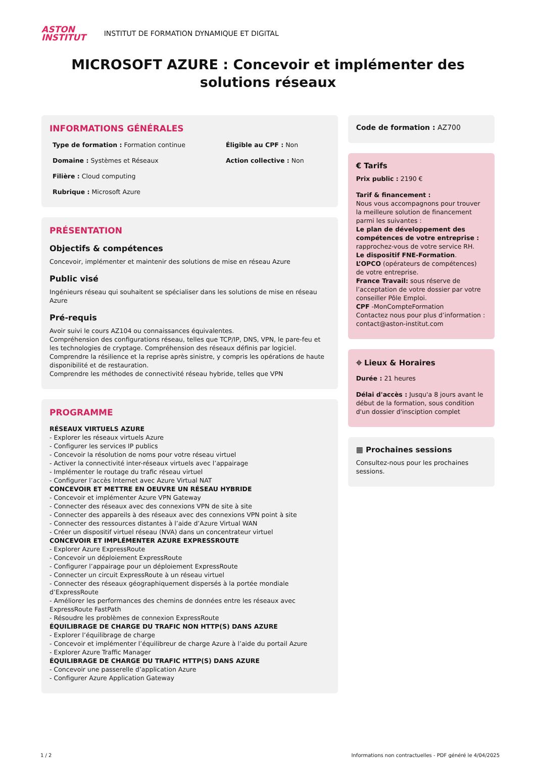ASTON
INSTITUT
INSTITUT DE FORMATION DYNAMIQUE ET DIGITAL
MICROSOFT AZURE : Concevoir et implémenter des solutions réseaux
INFORMATIONS GÉNÉRALES
Type de formation : Formation continue
Éligible au CPF : Non
Domaine : Systèmes et Réseaux
Action collective : Non
Filière : Cloud computing
Rubrique : Microsoft Azure
PRÉSENTATION
Objectifs & compétences
Concevoir, implémenter et maintenir des solutions de mise en réseau Azure
Public visé
Ingénieurs réseau qui souhaitent se spécialiser dans les solutions de mise en réseau Azure
Pré-requis
Avoir suivi le cours AZ104 ou connaissances équivalentes.
Compréhension des configurations réseau, telles que TCP/IP, DNS, VPN, le pare-feu et les technologies de cryptage. Compréhension des réseaux définis par logiciel.
Comprendre la résilience et la reprise après sinistre, y compris les opérations de haute disponibilité et de restauration.
Comprendre les méthodes de connectivité réseau hybride, telles que VPN
PROGRAMME
RÉSEAUX VIRTUELS AZURE
- Explorer les réseaux virtuels Azure
- Configurer les services IP publics
- Concevoir la résolution de noms pour votre réseau virtuel
- Activer la connectivité inter-réseaux virtuels avec l’appairage
- Implémenter le routage du trafic réseau virtuel
- Configurer l’accès Internet avec Azure Virtual NAT
CONCEVOIR ET METTRE EN OEUVRE UN RÉSEAU HYBRIDE
- Concevoir et implémenter Azure VPN Gateway
- Connecter des réseaux avec des connexions VPN de site à site
- Connecter des appareils à des réseaux avec des connexions VPN point à site
- Connecter des ressources distantes à l’aide d’Azure Virtual WAN
- Créer un dispositif virtuel réseau (NVA) dans un concentrateur virtuel
CONCEVOIR ET IMPLÉMENTER AZURE EXPRESSROUTE
- Explorer Azure ExpressRoute
- Concevoir un déploiement ExpressRoute
- Configurer l’appairage pour un déploiement ExpressRoute
- Connecter un circuit ExpressRoute à un réseau virtuel
- Connecter des réseaux géographiquement dispersés à la portée mondiale d’ExpressRoute
- Améliorer les performances des chemins de données entre les réseaux avec ExpressRoute FastPath
- Résoudre les problèmes de connexion ExpressRoute
ÉQUILIBRAGE DE CHARGE DU TRAFIC NON HTTP(S) DANS AZURE
- Explorer l’équilibrage de charge
- Concevoir et implémenter l’équilibreur de charge Azure à l’aide du portail Azure
- Explorer Azure Traffic Manager
ÉQUILIBRAGE DE CHARGE DU TRAFIC HTTP(S) DANS AZURE
- Concevoir une passerelle d’application Azure
- Configurer Azure Application Gateway
Code de formation : AZ700
€ Tarifs
Prix public : 2190 €
Tarif & financement :
Nous vous accompagnons pour trouver la meilleure solution de financement parmi les suivantes :
Le plan de développement des compétences de votre entreprise : rapprochez-vous de votre service RH.
Le dispositif FNE-Formation.
L’OPCO (opérateurs de compétences) de votre entreprise.
France Travail: sous réserve de l’acceptation de votre dossier par votre conseiller Pôle Emploi.
CPF -MonCompteFormation
Contactez nous pour plus d’information : contact@aston-institut.com
⌖ Lieux & Horaires
Durée : 21 heures
Délai d'accès : Jusqu'a 8 jours avant le début de la formation, sous condition d'un dossier d'insciption complet
▦ Prochaines sessions
Consultez-nous pour les prochaines sessions.
1 / 2 Informations non contractuelles - PDF généré le 4/04/2025